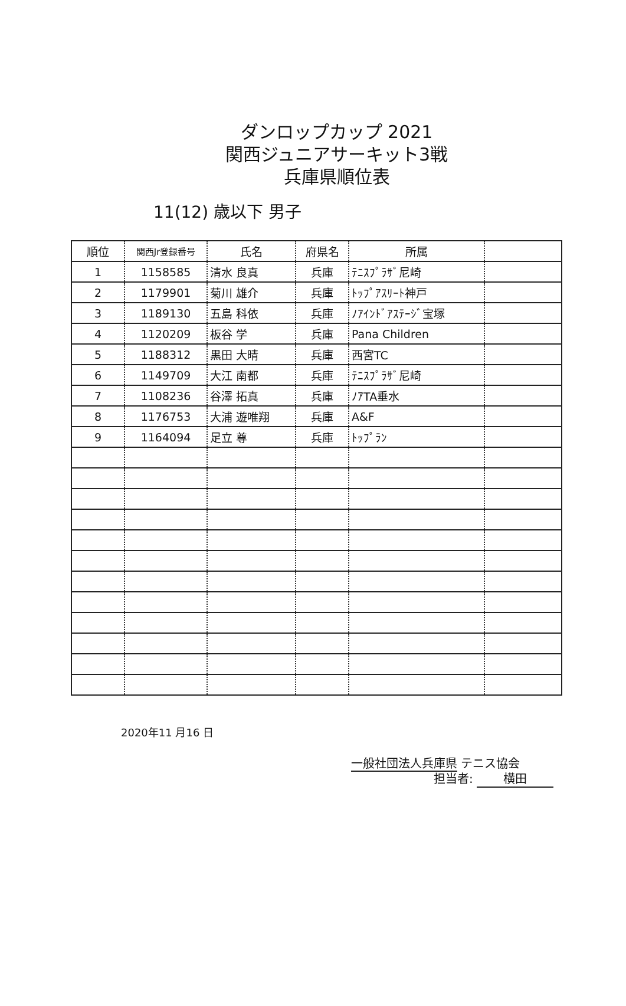ダンロップカップ 2021
関西ジュニアサーキット3戦
兵庫県順位表
11(12) 歳以下 男子
| 順位 | 関西Jr登録番号 | 氏名 | 府県名 | 所属 | |
| --- | --- | --- | --- | --- | --- |
| 1 | 1158585 | 清水 良真 | 兵庫 | ﾃﾆｽﾌﾟﾗｻﾞ尼崎 | |
| 2 | 1179901 | 菊川 雄介 | 兵庫 | ﾄｯﾌﾟｱｽﾘｰﾄ神戸 | |
| 3 | 1189130 | 五島 科依 | 兵庫 | ﾉｱｲﾝﾄﾞｱｽﾃｰｼﾞ宝塚 | |
| 4 | 1120209 | 板谷 学 | 兵庫 | Pana Children | |
| 5 | 1188312 | 黒田 大晴 | 兵庫 | 西宮TC | |
| 6 | 1149709 | 大江 南都 | 兵庫 | ﾃﾆｽﾌﾟﾗｻﾞ尼崎 | |
| 7 | 1108236 | 谷澤 拓真 | 兵庫 | ﾉｱTA垂水 | |
| 8 | 1176753 | 大浦 遊唯翔 | 兵庫 | A&F | |
| 9 | 1164094 | 足立 尊 | 兵庫 | ﾄｯﾌﾟﾗﾝ | |
2020年11 月16 日
一般社団法人兵庫県 テニス協会
担当者: 横田